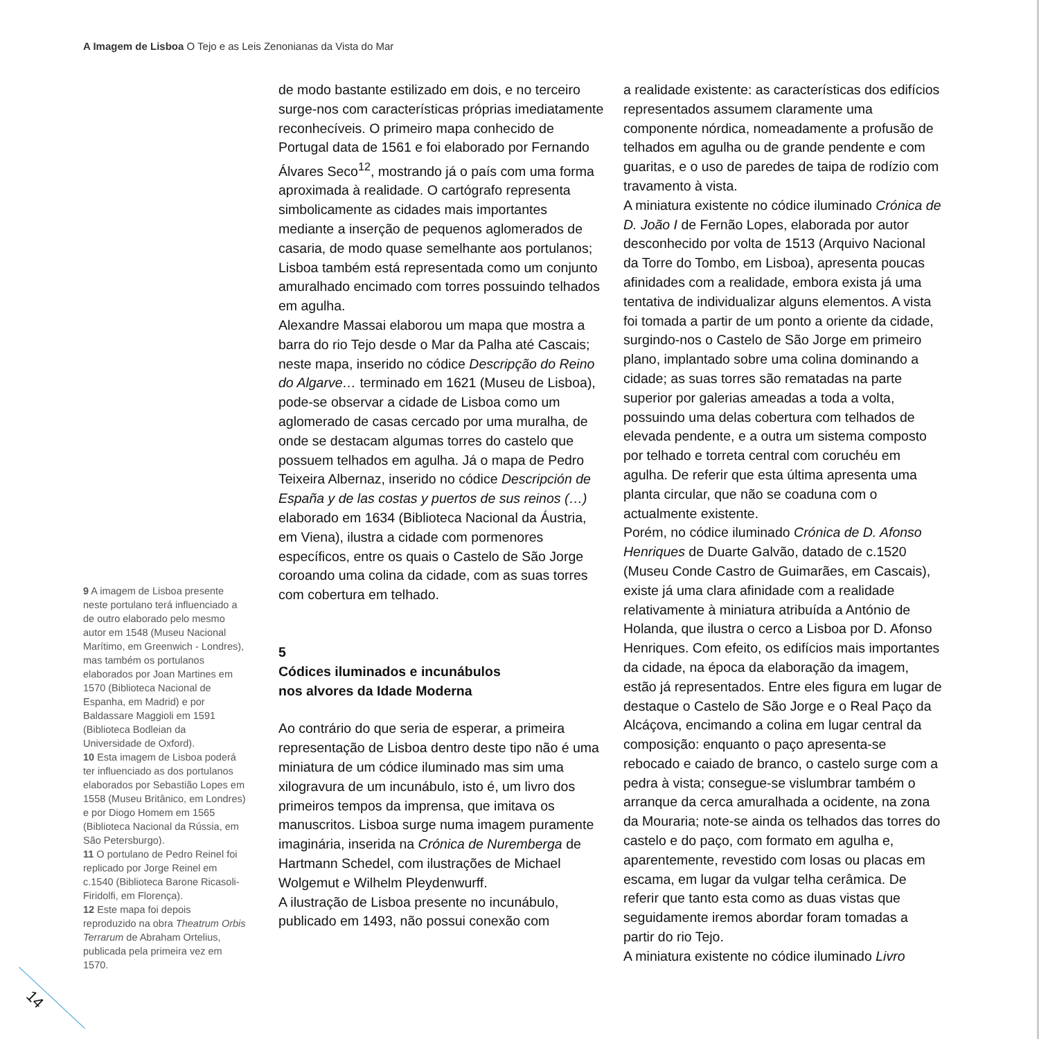A Imagem de Lisboa O Tejo e as Leis Zenonianas da Vista do Mar
9 A imagem de Lisboa presente neste portulano terá influenciado a de outro elaborado pelo mesmo autor em 1548 (Museu Nacional Marítimo, em Greenwich - Londres), mas também os portulanos elaborados por Joan Martines em 1570 (Biblioteca Nacional de Espanha, em Madrid) e por Baldassare Maggioli em 1591 (Biblioteca Bodleian da Universidade de Oxford).
10 Esta imagem de Lisboa poderá ter influenciado as dos portulanos elaborados por Sebastião Lopes em 1558 (Museu Britânico, em Londres) e por Diogo Homem em 1565 (Biblioteca Nacional da Rússia, em São Petersburgo).
11 O portulano de Pedro Reinel foi replicado por Jorge Reinel em c.1540 (Biblioteca Barone Ricasoli-Firidolfi, em Florença).
12 Este mapa foi depois reproduzido na obra Theatrum Orbis Terrarum de Abraham Ortelius, publicada pela primeira vez em 1570.
de modo bastante estilizado em dois, e no terceiro surge-nos com características próprias imediatamente reconhecíveis. O primeiro mapa conhecido de Portugal data de 1561 e foi elaborado por Fernando Álvares Seco<sup>12</sup>, mostrando já o país com uma forma aproximada à realidade. O cartógrafo representa simbolicamente as cidades mais importantes mediante a inserção de pequenos aglomerados de casaria, de modo quase semelhante aos portulanos; Lisboa também está representada como um conjunto amuralhado encimado com torres possuindo telhados em agulha.
Alexandre Massai elaborou um mapa que mostra a barra do rio Tejo desde o Mar da Palha até Cascais; neste mapa, inserido no códice Descripção do Reino do Algarve… terminado em 1621 (Museu de Lisboa), pode-se observar a cidade de Lisboa como um aglomerado de casas cercado por uma muralha, de onde se destacam algumas torres do castelo que possuem telhados em agulha. Já o mapa de Pedro Teixeira Albernaz, inserido no códice Descripción de España y de las costas y puertos de sus reinos (…) elaborado em 1634 (Biblioteca Nacional da Áustria, em Viena), ilustra a cidade com pormenores específicos, entre os quais o Castelo de São Jorge coroando uma colina da cidade, com as suas torres com cobertura em telhado.
5
Códices iluminados e incunábulos
nos alvores da Idade Moderna
Ao contrário do que seria de esperar, a primeira representação de Lisboa dentro deste tipo não é uma miniatura de um códice iluminado mas sim uma xilogravura de um incunábulo, isto é, um livro dos primeiros tempos da imprensa, que imitava os manuscritos. Lisboa surge numa imagem puramente imaginária, inserida na Crónica de Nuremberga de Hartmann Schedel, com ilustrações de Michael Wolgemut e Wilhelm Pleydenwurff.
A ilustração de Lisboa presente no incunábulo, publicado em 1493, não possui conexão com
a realidade existente: as características dos edifícios representados assumem claramente uma componente nórdica, nomeadamente a profusão de telhados em agulha ou de grande pendente e com guaritas, e o uso de paredes de taipa de rodízio com travamento à vista.
A miniatura existente no códice iluminado Crónica de D. João I de Fernão Lopes, elaborada por autor desconhecido por volta de 1513 (Arquivo Nacional da Torre do Tombo, em Lisboa), apresenta poucas afinidades com a realidade, embora exista já uma tentativa de individualizar alguns elementos. A vista foi tomada a partir de um ponto a oriente da cidade, surgindo-nos o Castelo de São Jorge em primeiro plano, implantado sobre uma colina dominando a cidade; as suas torres são rematadas na parte superior por galerias ameadas a toda a volta, possuindo uma delas cobertura com telhados de elevada pendente, e a outra um sistema composto por telhado e torreta central com coruchéu em agulha. De referir que esta última apresenta uma planta circular, que não se coaduna com o actualmente existente.
Porém, no códice iluminado Crónica de D. Afonso Henriques de Duarte Galvão, datado de c.1520 (Museu Conde Castro de Guimarães, em Cascais), existe já uma clara afinidade com a realidade relativamente à miniatura atribuída a António de Holanda, que ilustra o cerco a Lisboa por D. Afonso Henriques. Com efeito, os edifícios mais importantes da cidade, na época da elaboração da imagem, estão já representados. Entre eles figura em lugar de destaque o Castelo de São Jorge e o Real Paço da Alcáçova, encimando a colina em lugar central da composição: enquanto o paço apresenta-se rebocado e caiado de branco, o castelo surge com a pedra à vista; consegue-se vislumbrar também o arranque da cerca amuralhada a ocidente, na zona da Mouraria; note-se ainda os telhados das torres do castelo e do paço, com formato em agulha e, aparentemente, revestido com losas ou placas em escama, em lugar da vulgar telha cerâmica. De referir que tanto esta como as duas vistas que seguidamente iremos abordar foram tomadas a partir do rio Tejo.
A miniatura existente no códice iluminado Livro
14